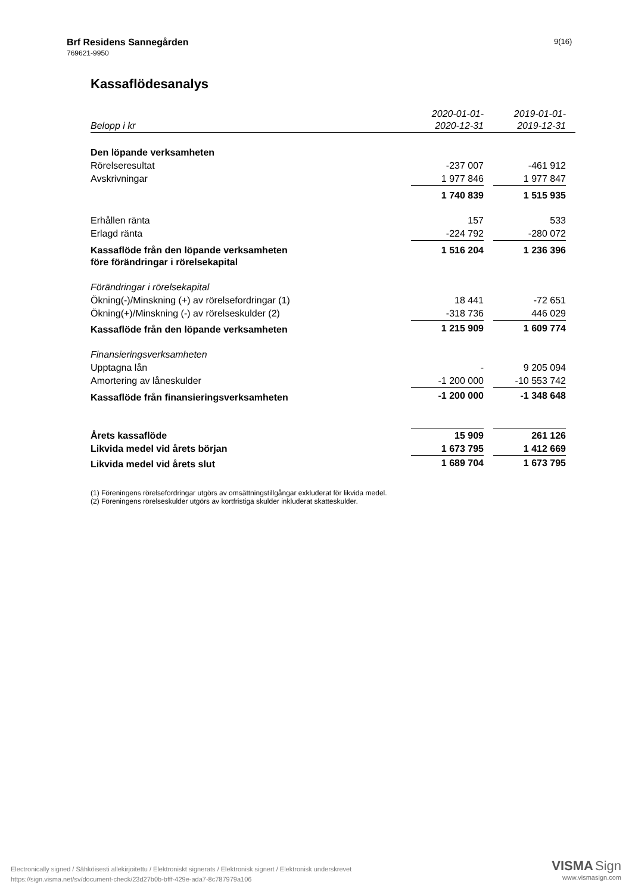Brf Residens Sannegården
769621-9950
9(16)
Kassaflödesanalys
| Belopp i kr | 2020-01-01- 2020-12-31 | | 2019-01-01- 2019-12-31 | |
| Den löpande verksamheten | | | | |
| Rörelseresultat | -237 007 | | -461 912 | |
| Avskrivningar | 1 977 846 | | 1 977 847 | |
| | 1 740 839 | | 1 515 935 | |
| Erhållen ränta | 157 | | 533 | |
| Erlagd ränta | -224 792 | | -280 072 | |
| Kassaflöde från den löpande verksamheten före förändringar i rörelsekapital | 1 516 204 | | 1 236 396 | |
| Förändringar i rörelsekapital | | | | |
| Ökning(-)/Minskning (+) av rörelsefordringar (1) | 18 441 | | -72 651 | |
| Ökning(+)/Minskning (-) av rörelseskulder (2) | -318 736 | | 446 029 | |
| Kassaflöde från den löpande verksamheten | 1 215 909 | | 1 609 774 | |
| Finansieringsverksamheten | | | | |
| Upptagna lån | - | | 9 205 094 | |
| Amortering av låneskulder | -1 200 000 | | -10 553 742 | |
| Kassaflöde från finansieringsverksamheten | -1 200 000 | | -1 348 648 | |
| Årets kassaflöde | 15 909 | | 261 126 | |
| Likvida medel vid årets början | 1 673 795 | | 1 412 669 | |
| Likvida medel vid årets slut | 1 689 704 | | 1 673 795 | |
(1) Föreningens rörelsefordringar utgörs av omsättningstillgångar exkluderat för likvida medel.
(2) Föreningens rörelseskulder utgörs av kortfristiga skulder inkluderat skatteskulder.
Electronically signed / Sähköisesti allekirjoitettu / Elektroniskt signerats / Elektronisk signert / Elektronisk underskrevet
https://sign.visma.net/sv/document-check/23d27b0b-bfff-429e-ada7-8c787979a106
VISMA Sign
www.vismasign.com